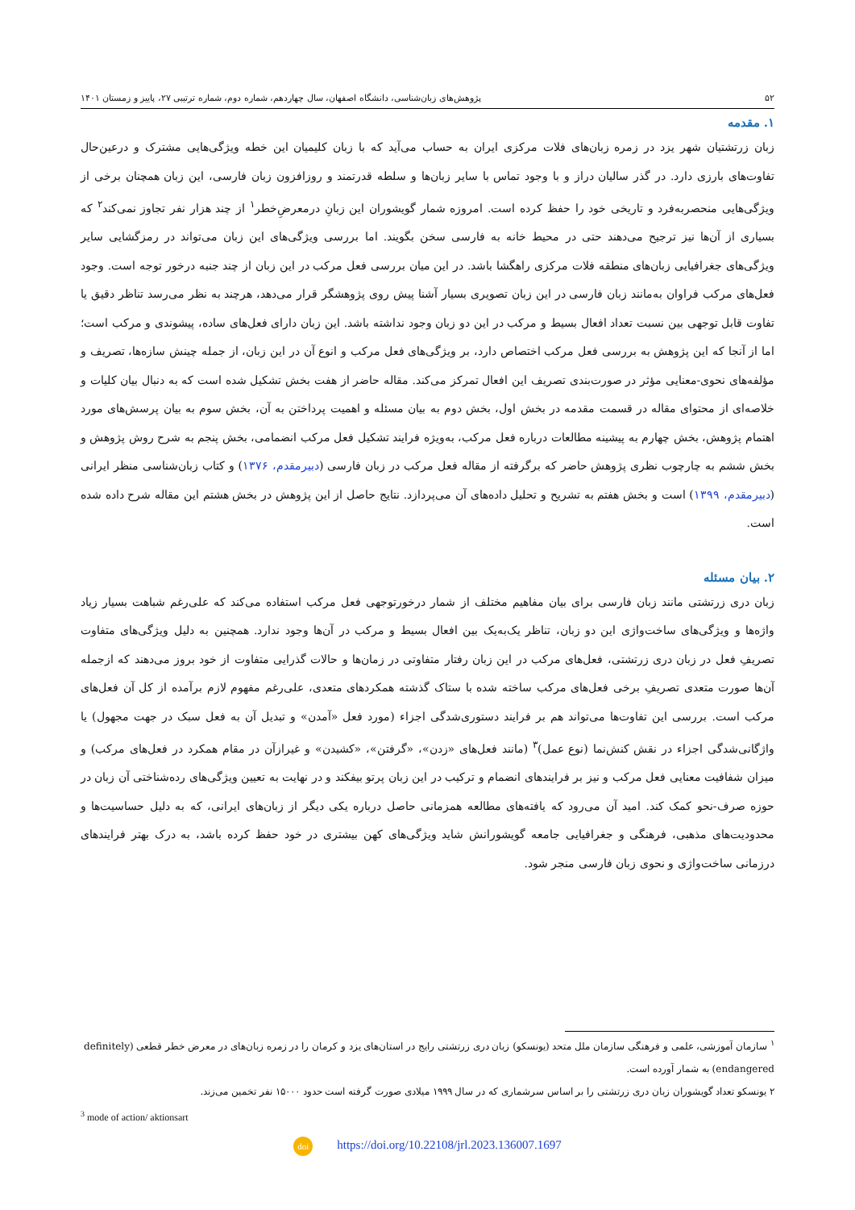۵۲ پژوهش‌های زبان‌شناسی، دانشگاه اصفهان، سال چهاردهم، شماره دوم، شماره ترتیبی ۲۷، پاییز و زمستان ۱۴۰۱
۱. مقدمه
زبان زرتشتیان شهر یزد در زمره زبان‌های فلات مرکزی ایران به حساب می‌آید که با زبان کلیمیان این خطه ویژگی‌هایی مشترک و درعین‌حال تفاوت‌های بارزی دارد. در گذر سالیان دراز و با وجود تماس با سایر زبان‌ها و سلطه قدرتمند و روزافزون زبان فارسی، این زبان همچنان برخی از ویژگی‌هایی منحصربه‌فرد و تاریخی خود را حفظ کرده است. امروزه شمار گویشوران این زبانِ درمعرضِ‌خطر<sup>۱</sup> از چند هزار نفر تجاوز نمی‌کند<sup>۲</sup> که بسیاری از آن‌ها نیز ترجیح می‌دهند حتی در محیط خانه به فارسی سخن بگویند. اما بررسی ویژگی‌های این زبان می‌تواند در رمزگشایی سایر ویژگی‌های جغرافیایی زبان‌های منطقه فلات مرکزی راهگشا باشد. در این میان بررسی فعل مرکب در این زبان از چند جنبه درخور توجه است. وجود فعل‌های مرکب فراوان به‌مانند زبان فارسی در این زبان تصویری بسیار آشنا پیش روی پژوهشگر قرار می‌دهد، هرچند به نظر می‌رسد تناظر دقیق یا تفاوت قابل توجهی بین نسبت تعداد افعال بسیط و مرکب در این دو زبان وجود نداشته باشد. این زبان دارای فعل‌های ساده، پیشوندی و مرکب است؛ اما از آنجا که این پژوهش به بررسی فعل مرکب اختصاص دارد، بر ویژگی‌های فعل مرکب و انوع آن در این زبان، از جمله چینش سازه‌ها، تصریف و مؤلفه‌های نحوی-معنایی مؤثر در صورت‌بندی تصریف این افعال تمرکز می‌کند. مقاله حاضر از هفت بخش تشکیل شده است که به دنبال بیان کلیات و خلاصه‌ای از محتوای مقاله در قسمت مقدمه در بخش اول، بخش دوم به بیان مسئله و اهمیت پرداختن به آن، بخش سوم به بیان پرسش‌های مورد اهتمام پژوهش، بخش چهارم به پیشینه مطالعات درباره فعل مرکب، به‌ویژه فرایند تشکیل فعل مرکب انضمامی، بخش پنجم به شرح روش پژوهش و بخش ششم به چارچوب نظری پژوهش حاضر که برگرفته از مقاله فعل مرکب در زبان فارسی (دبیرمقدم، ۱۳۷۶) و کتاب زبان‌شناسی منظر ایرانی (دبیرمقدم، ۱۳۹۹) است و بخش هفتم به تشریح و تحلیل داده‌های آن می‌پردازد. نتایج حاصل از این پژوهش در بخش هشتم این مقاله شرح داده شده است.
۲. بیان مسئله
زبان دری زرتشتی مانند زبان فارسی برای بیان مفاهیم مختلف از شمار درخورتوجهی فعل مرکب استفاده می‌کند که علی‌رغم شباهت بسیار زیاد واژه‌ها و ویژگی‌های ساخت‌واژی این دو زبان، تناظر یک‌به‌یک بین افعال بسیط و مرکب در آن‌ها وجود ندارد. همچنین به دلیل ویژگی‌های متفاوت تصریفِ فعل در زبان دری زرتشتی، فعل‌های مرکب در این زبان رفتار متفاوتی در زمان‌ها و حالات گذرایی متفاوت از خود بروز می‌دهند که ازجمله آن‌ها صورت متعدی تصریفِ برخی فعل‌های مرکب ساخته شده با ستاک گذشته همکردهای متعدی، علی‌رغم مفهوم لازم برآمده از کل آن فعل‌های مرکب است. بررسی این تفاوت‌ها می‌تواند هم بر فرایند دستوری‌شدگی اجزاء (مورد فعل «آمدن» و تبدیل آن به فعل سبک در جهت مجهول) یا واژگانی‌شدگی اجزاء در نقش کنش‌نما (نوع عمل)<sup>۳</sup> (مانند فعل‌های «زدن»، «گرفتن»، «کشیدن» و غیرازآن در مقام همکرد در فعل‌های مرکب) و میزان شفافیت معنایی فعل مرکب و نیز بر فرایندهای انضمام و ترکیب در این زبان پرتو بیفکند و در نهایت به تعیین ویژگی‌های رده‌شناختی آن زبان در حوزه صرف-نحو کمک کند. امید آن می‌رود که یافته‌های مطالعه همزمانی حاصل درباره یکی دیگر از زبان‌های ایرانی، که به دلیل حساسیت‌ها و محدودیت‌های مذهبی، فرهنگی و جغرافیایی جامعه گویشورانش شاید ویژگی‌های کهن بیشتری در خود حفظ کرده باشد، به درک بهتر فرایندهای درزمانی ساخت‌واژی و نحوی زبان فارسی منجر شود.
<sup>۱</sup> سازمان آموزشی، علمی و فرهنگی سازمان ملل متحد (یونسکو) زبان دری زرتشتی رایج در استان‌های یزد و کرمان را در زمره زبان‌های در معرض خطر قطعی (definitely endangered) به شمار آورده است.
۲ یونسکو تعداد گویشوران زبان دری زرتشتی را بر اساس سرشماری که در سال ۱۹۹۹ میلادی صورت گرفته است حدود ۱۵۰۰۰ نفر تخمین می‌زند.
<sup>3</sup> mode of action/ aktionsart
doi https://doi.org/10.22108/jrl.2023.136007.1697